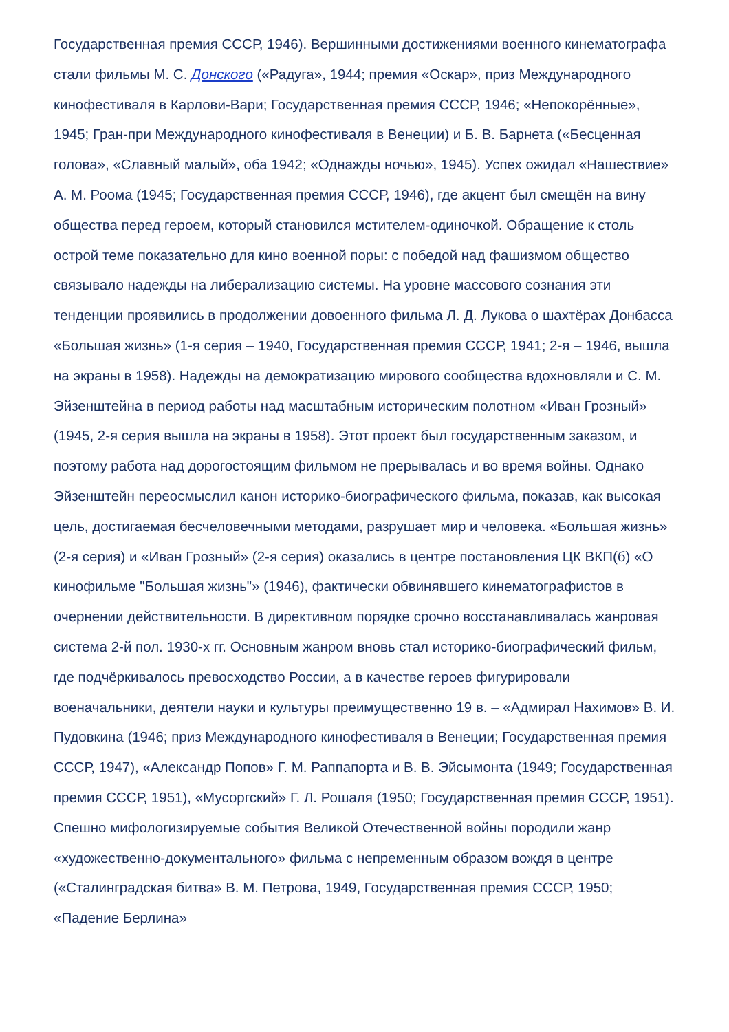Государственная премия СССР, 1946). Вершинными достижениями военного кинематографа стали фильмы М. С. Донского («Радуга», 1944; премия «Оскар», приз Международного кинофестиваля в Карлови-Вари; Государственная премия СССР, 1946; «Непокорённые», 1945; Гран-при Международного кинофестиваля в Венеции) и Б. В. Барнета («Бесценная голова», «Славный малый», оба 1942; «Однажды ночью», 1945). Успех ожидал «Нашествие» А. М. Роома (1945; Государственная премия СССР, 1946), где акцент был смещён на вину общества перед героем, который становился мстителем-одиночкой. Обращение к столь острой теме показательно для кино военной поры: с победой над фашизмом общество связывало надежды на либерализацию системы. На уровне массового сознания эти тенденции проявились в продолжении довоенного фильма Л. Д. Лукова о шахтёрах Донбасса «Большая жизнь» (1-я серия – 1940, Государственная премия СССР, 1941; 2-я – 1946, вышла на экраны в 1958). Надежды на демократизацию мирового сообщества вдохновляли и С. М. Эйзенштейна в период работы над масштабным историческим полотном «Иван Грозный» (1945, 2-я серия вышла на экраны в 1958). Этот проект был государственным заказом, и поэтому работа над дорогостоящим фильмом не прерывалась и во время войны. Однако Эйзенштейн переосмыслил канон историко-биографического фильма, показав, как высокая цель, достигаемая бесчеловечными методами, разрушает мир и человека. «Большая жизнь» (2-я серия) и «Иван Грозный» (2-я серия) оказались в центре постановления ЦК ВКП(б) «О кинофильме "Большая жизнь"» (1946), фактически обвинявшего кинематографистов в очернении действительности. В директивном порядке срочно восстанавливалась жанровая система 2-й пол. 1930-х гг. Основным жанром вновь стал историко-биографический фильм, где подчёркивалось превосходство России, а в качестве героев фигурировали военачальники, деятели науки и культуры преимущественно 19 в. – «Адмирал Нахимов» В. И. Пудовкина (1946; приз Международного кинофестиваля в Венеции; Государственная премия СССР, 1947), «Александр Попов» Г. М. Раппапорта и В. В. Эйсымонта (1949; Государственная премия СССР, 1951), «Мусоргский» Г. Л. Рошаля (1950; Государственная премия СССР, 1951). Спешно мифологизируемые события Великой Отечественной войны породили жанр «художественно-документального» фильма с непременным образом вождя в центре («Сталинградская битва» В. М. Петрова, 1949, Государственная премия СССР, 1950; «Падение Берлина»